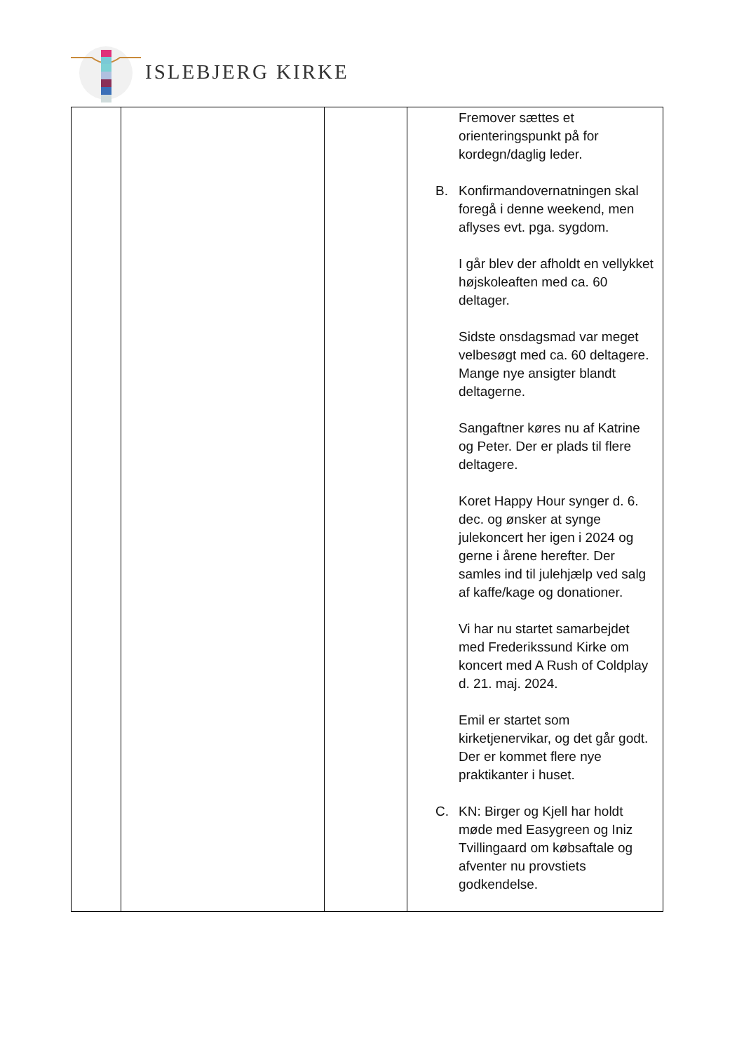ISLEBJERG KIRKE
| | | | Fremover sættes et orienteringspunkt på for kordegn/daglig leder. B. Konfirmandovernatningen skal foregå i denne weekend, men aflyses evt. pga. sygdom. I går blev der afholdt en vellykket højskoleaften med ca. 60 deltager. Sidste onsdagsmad var meget velbesøgt med ca. 60 deltagere. Mange nye ansigter blandt deltagerne. Sangaftner køres nu af Katrine og Peter. Der er plads til flere deltagere. Koret Happy Hour synger d. 6. dec. og ønsker at synge julekoncert her igen i 2024 og gerne i årene herefter. Der samles ind til julehjælp ved salg af kaffe/kage og donationer. Vi har nu startet samarbejdet med Frederikssund Kirke om koncert med A Rush of Coldplay d. 21. maj. 2024. Emil er startet som kirketjenervikar, og det går godt. Der er kommet flere nye praktikanter i huset. C. KN: Birger og Kjell har holdt møde med Easygreen og Iniz Tvillingaard om købsaftale og afventer nu provstiets godkendelse. |